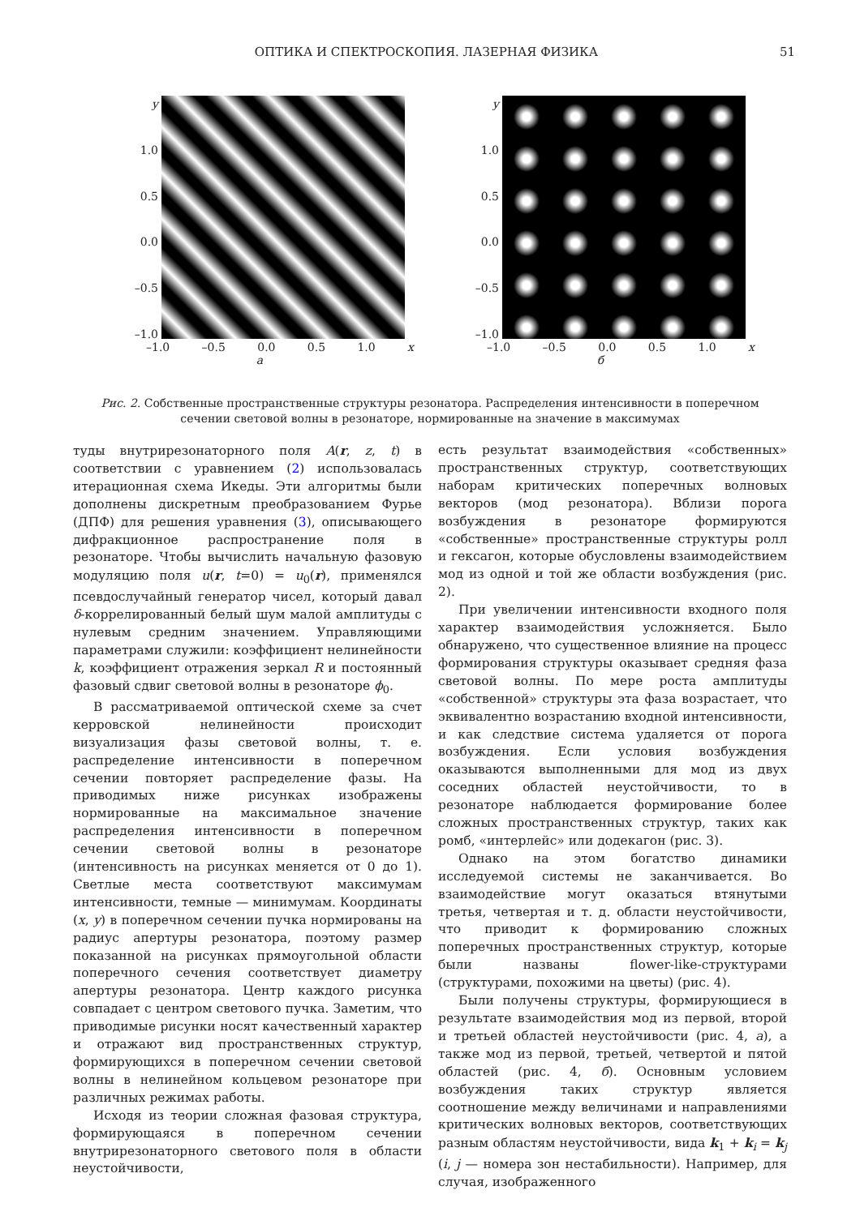ОПТИКА И СПЕКТРОСКОПИЯ. ЛАЗЕРНАЯ ФИЗИКА 51
y
1.0
0.5
0.0
–0.5
–1.0
–1.0 –0.5 0.0 0.5 1.0 x
а
y
1.0
0.5
0.0
–0.5
–1.0
–1.0 –0.5 0.0 0.5 1.0 x
б
Рис. 2. Собственные пространственные структуры резонатора. Распределения интенсивности в поперечном сечении световой волны в резонаторе, нормированные на значение в максимумах
туды внутрирезонаторного поля A(r, z, t) в соответствии с уравнением (2) использовалась итерационная схема Икеды. Эти алгоритмы были дополнены дискретным преобразованием Фурье (ДПФ) для решения уравнения (3), описывающего дифракционное распространение поля в резонаторе. Чтобы вычислить начальную фазовую модуляцию поля u(r, t=0) = u<sub>0</sub>(r), применялся псевдослучайный генератор чисел, который давал δ-коррелированный белый шум малой амплитуды с нулевым средним значением. Управляющими параметрами служили: коэффициент нелинейности k, коэффициент отражения зеркал R и постоянный фазовый сдвиг световой волны в резонаторе ϕ<sub>0</sub>.
В рассматриваемой оптической схеме за счет керровской нелинейности происходит визуализация фазы световой волны, т. е. распределение интенсивности в поперечном сечении повторяет распределение фазы. На приводимых ниже рисунках изображены нормированные на максимальное значение распределения интенсивности в поперечном сечении световой волны в резонаторе (интенсивность на рисунках меняется от 0 до 1). Светлые места соответствуют максимумам интенсивности, темные — минимумам. Координаты (x, y) в поперечном сечении пучка нормированы на радиус апертуры резонатора, поэтому размер показанной на рисунках прямоугольной области поперечного сечения соответствует диаметру апертуры резонатора. Центр каждого рисунка совпадает с центром светового пучка. Заметим, что приводимые рисунки носят качественный характер и отражают вид пространственных структур, формирующихся в поперечном сечении световой волны в нелинейном кольцевом резонаторе при различных режимах работы.
Исходя из теории сложная фазовая структура, формирующаяся в поперечном сечении внутрирезонаторного светового поля в области неустойчивости,
есть результат взаимодействия «собственных» пространственных структур, соответствующих наборам критических поперечных волновых векторов (мод резонатора). Вблизи порога возбуждения в резонаторе формируются «собственные» пространственные структуры ролл и гексагон, которые обусловлены взаимодействием мод из одной и той же области возбуждения (рис. 2).
При увеличении интенсивности входного поля характер взаимодействия усложняется. Было обнаружено, что существенное влияние на процесс формирования структуры оказывает средняя фаза световой волны. По мере роста амплитуды «собственной» структуры эта фаза возрастает, что эквивалентно возрастанию входной интенсивности, и как следствие система удаляется от порога возбуждения. Если условия возбуждения оказываются выполненными для мод из двух соседних областей неустойчивости, то в резонаторе наблюдается формирование более сложных пространственных структур, таких как ромб, «интерлейс» или додекагон (рис. 3).
Однако на этом богатство динамики исследуемой системы не заканчивается. Во взаимодействие могут оказаться втянутыми третья, четвертая и т. д. области неустойчивости, что приводит к формированию сложных поперечных пространственных структур, которые были названы flower-like-структурами (структурами, похожими на цветы) (рис. 4).
Были получены структуры, формирующиеся в результате взаимодействия мод из первой, второй и третьей областей неустойчивости (рис. 4, а), а также мод из первой, третьей, четвертой и пятой областей (рис. 4, б). Основным условием возбуждения таких структур является соотношение между величинами и направлениями критических волновых векторов, соответствующих разным областям неустойчивости, вида k<sub>1</sub> + k<sub>i</sub> = k<sub>j</sub> (i, j — номера зон нестабильности). Например, для случая, изображенного